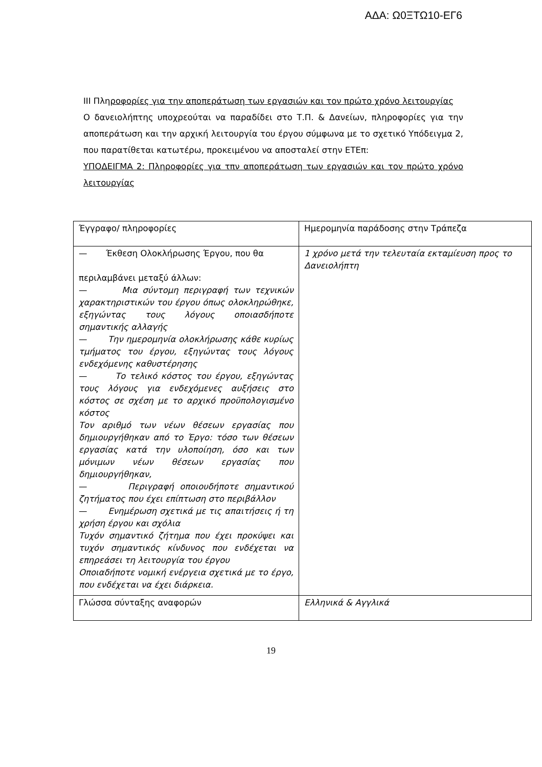ΑΔΑ: Ω0ΞΤΩ10-ΕΓ6
ΙΙΙ Πληροφορίες για την αποπεράτωση των εργασιών και τον πρώτο χρόνο λειτουργίας
Ο δανειολήπτης υποχρεούται να παραδίδει στο Τ.Π. & Δανείων, πληροφορίες για την αποπεράτωση και την αρχική λειτουργία του έργου σύμφωνα με το σχετικό Υπόδειγμα 2, που παρατίθεται κατωτέρω, προκειμένου να αποσταλεί στην ΕΤΕπ:
ΥΠΟΔΕΙΓΜΑ 2: Πληροφορίες για τπν αποπεράτωση των εργασιών και τον πρώτο χρόνο λειτουργίας
| Έγγραφο/ πληροφορίες | Ημερομηνία παράδοσης στην Τράπεζα |
| — Έκθεση Ολοκλήρωσης Έργου, που θα περιλαμβάνει μεταξύ άλλων: — Μια σύντομη περιγραφή των τεχνικών χαρακτηριστικών του έργου όπως ολοκληρώθηκε, εξηγώντας τους λόγους οποιασδήποτε σημαντικής αλλαγής — Την ημερομηνία ολοκλήρωσης κάθε κυρίως τμήματος του έργου, εξηγώντας τους λόγους ενδεχόμενης καθυστέρησης — Το τελικό κόστος του έργου, εξηγώντας τους λόγους για ενδεχόμενες αυξήσεις στο κόστος σε σχέση με το αρχικό προϋπολογισμένο κόστος Τον αριθμό των νέων θέσεων εργασίας που δημιουργήθηκαν από το Έργο: τόσο των θέσεων εργασίας κατά την υλοποίηση, όσο και των μόνιμων νέων θέσεων εργασίας που δημιουργήθηκαν, — Περιγραφή οποιουδήποτε σημαντικού ζητήματος που έχει επίπτωση στο περιβάλλον — Ενημέρωση σχετικά με τις απαιτήσεις ή τη χρήση έργου και σχόλια Τυχόν σημαντικό ζήτημα που έχει προκύψει και τυχόν σημαντικός κίνδυνος που ενδέχεται να επηρεάσει τη λειτουργία του έργου Οποιαδήποτε νομική ενέργεια σχετικά με το έργο, που ενδέχεται να έχει διάρκεια. | 1 χρόνο μετά την τελευταία εκταμίευση προς το Δανειολήπτη |
| Γλώσσα σύνταξης αναφορών | Ελληνικά & Αγγλικά |
19